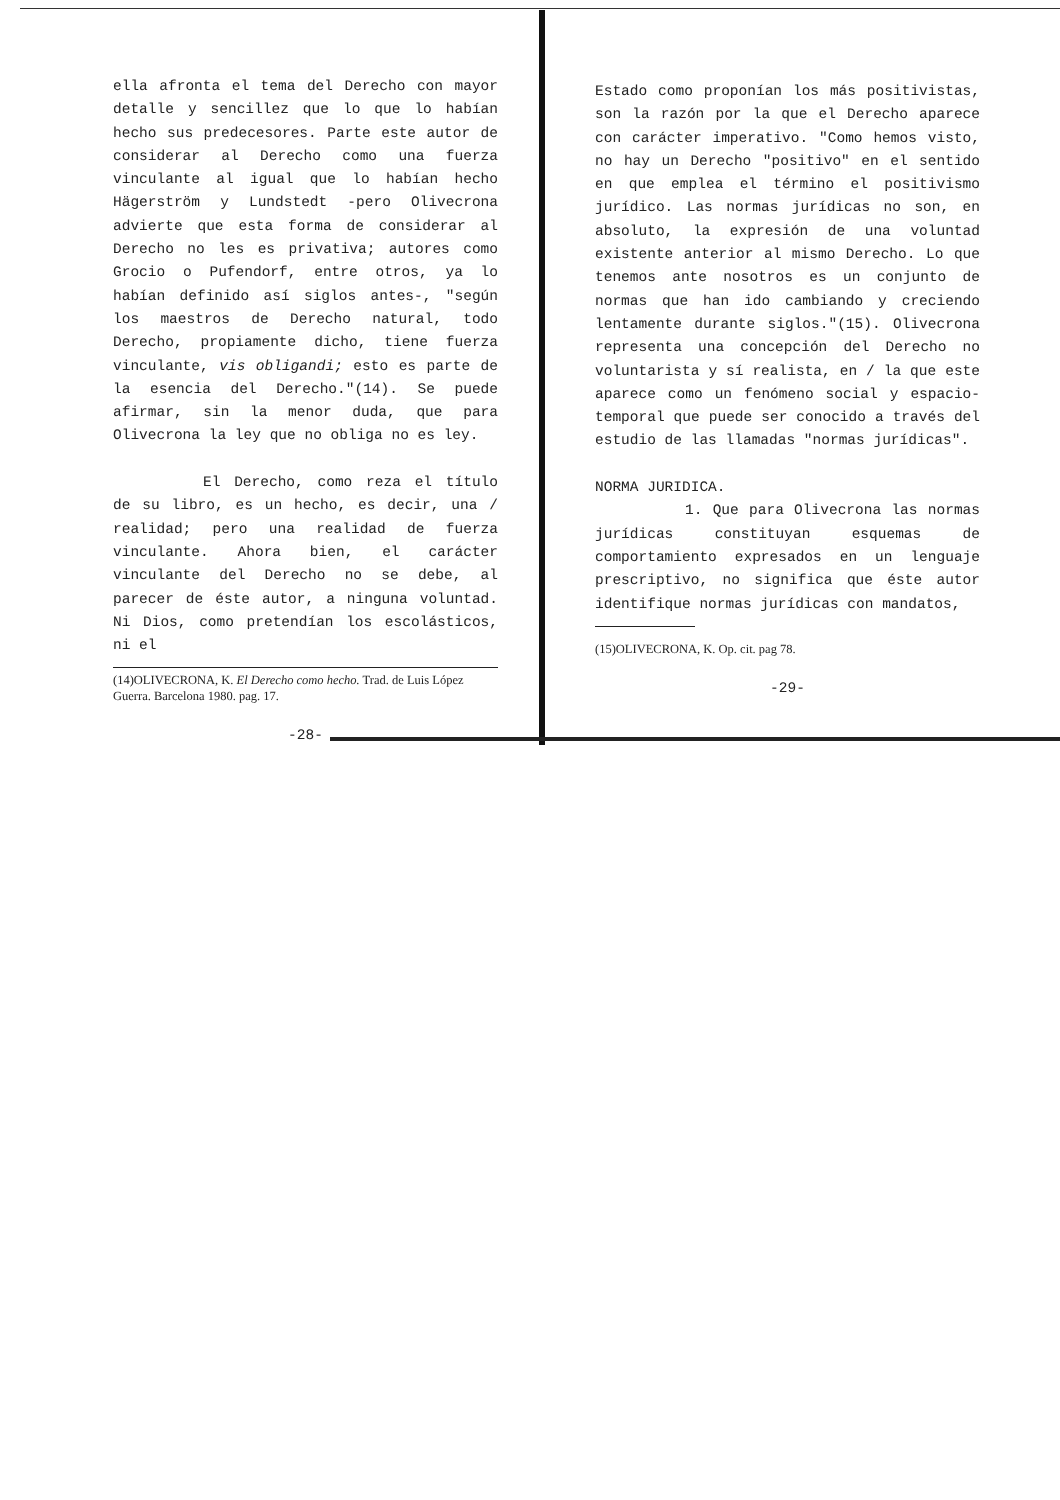ella afronta el tema del Derecho con mayor detalle y sencillez que lo que lo habían hecho sus predecesores. Parte este autor de considerar al Derecho como una fuerza vinculante al igual que lo habían hecho Hägerström y Lundstedt -pero Olivecrona advierte que esta forma de considerar al Derecho no les es privativa; autores como Grocio o Pufendorf, entre otros, ya lo habían definido así siglos antes-, "según los maestros de Derecho natural, todo Derecho, propiamente dicho, tiene fuerza vinculante, vis obligandi; esto es parte de la esencia del Derecho."(14). Se puede afirmar, sin la menor duda, que para Olivecrona la ley que no obliga no es ley.
El Derecho, como reza el título de su libro, es un hecho, es decir, una / realidad; pero una realidad de fuerza vinculante. Ahora bien, el carácter vinculante del Derecho no se debe, al parecer de éste autor, a ninguna voluntad. Ni Dios, como pretendían los escolásticos, ni el
(14)OLIVECRONA, K. El Derecho como hecho. Trad. de Luis López Guerra. Barcelona 1980. pag. 17.
-28-
Estado como proponían los más positivistas, son la razón por la que el Derecho aparece con carácter imperativo. "Como hemos visto, no hay un Derecho "positivo" en el sentido en que emplea el término el positivismo jurídico. Las normas jurídicas no son, en absoluto, la expresión de una voluntad existente anterior al mismo Derecho. Lo que tenemos ante nosotros es un conjunto de normas que han ido cambiando y creciendo lentamente durante siglos."(15). Olivecrona representa una concepción del Derecho no voluntarista y sí realista, en / la que este aparece como un fenómeno social y espacio-temporal que puede ser conocido a través del estudio de las llamadas "normas jurídicas".
NORMA JURIDICA.
1. Que para Olivecrona las normas jurídicas constituyan esquemas de comportamiento expresados en un lenguaje prescriptivo, no significa que éste autor identifique normas jurídicas con mandatos,
(15)OLIVECRONA, K. Op. cit. pag 78.
-29-